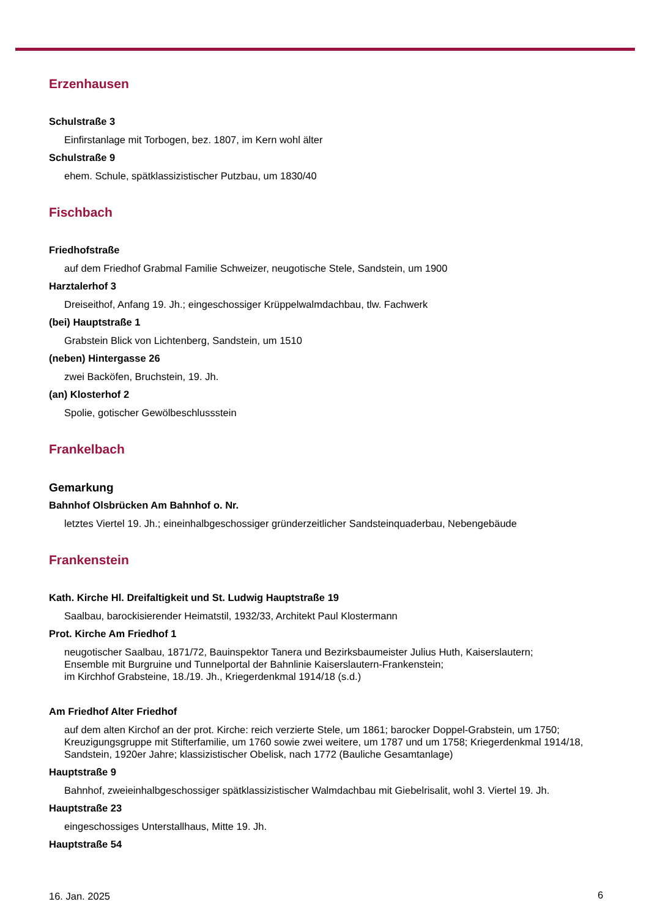Erzenhausen
Schulstraße 3
Einfirstanlage mit Torbogen, bez. 1807, im Kern wohl älter
Schulstraße 9
ehem. Schule, spätklassizistischer Putzbau, um 1830/40
Fischbach
Friedhofstraße
auf dem Friedhof Grabmal Familie Schweizer, neugotische Stele, Sandstein, um 1900
Harztalerhof 3
Dreiseithof, Anfang 19. Jh.; eingeschossiger Krüppelwalmdachbau, tlw. Fachwerk
(bei) Hauptstraße 1
Grabstein Blick von Lichtenberg, Sandstein, um 1510
(neben) Hintergasse 26
zwei Backöfen, Bruchstein, 19. Jh.
(an) Klosterhof 2
Spolie, gotischer Gewölbeschlussstein
Frankelbach
Gemarkung
Bahnhof Olsbrücken Am Bahnhof o. Nr.
letztes Viertel 19. Jh.; eineinhalbgeschossiger gründerzeitlicher Sandsteinquaderbau, Nebengebäude
Frankenstein
Kath. Kirche Hl. Dreifaltigkeit und St. Ludwig Hauptstraße 19
Saalbau, barockisierender Heimatstil, 1932/33, Architekt Paul Klostermann
Prot. Kirche Am Friedhof 1
neugotischer Saalbau, 1871/72, Bauinspektor Tanera und Bezirksbaumeister Julius Huth, Kaiserslautern;
Ensemble mit Burgruine und Tunnelportal der Bahnlinie Kaiserslautern-Frankenstein;
im Kirchhof Grabsteine, 18./19. Jh., Kriegerdenkmal 1914/18 (s.d.)
Am Friedhof Alter Friedhof
auf dem alten Kirchof an der prot. Kirche: reich verzierte Stele, um 1861; barocker Doppel-Grabstein, um 1750; Kreuzigungsgruppe mit Stifterfamilie, um 1760 sowie zwei weitere, um 1787 und um 1758; Kriegerdenkmal 1914/18, Sandstein, 1920er Jahre; klassizistischer Obelisk, nach 1772 (Bauliche Gesamtanlage)
Hauptstraße 9
Bahnhof, zweieinhalbgeschossiger spätklassizistischer Walmdachbau mit Giebelrisalit, wohl 3. Viertel 19. Jh.
Hauptstraße 23
eingeschossiges Unterstallhaus, Mitte 19. Jh.
Hauptstraße 54
16. Jan. 2025 6